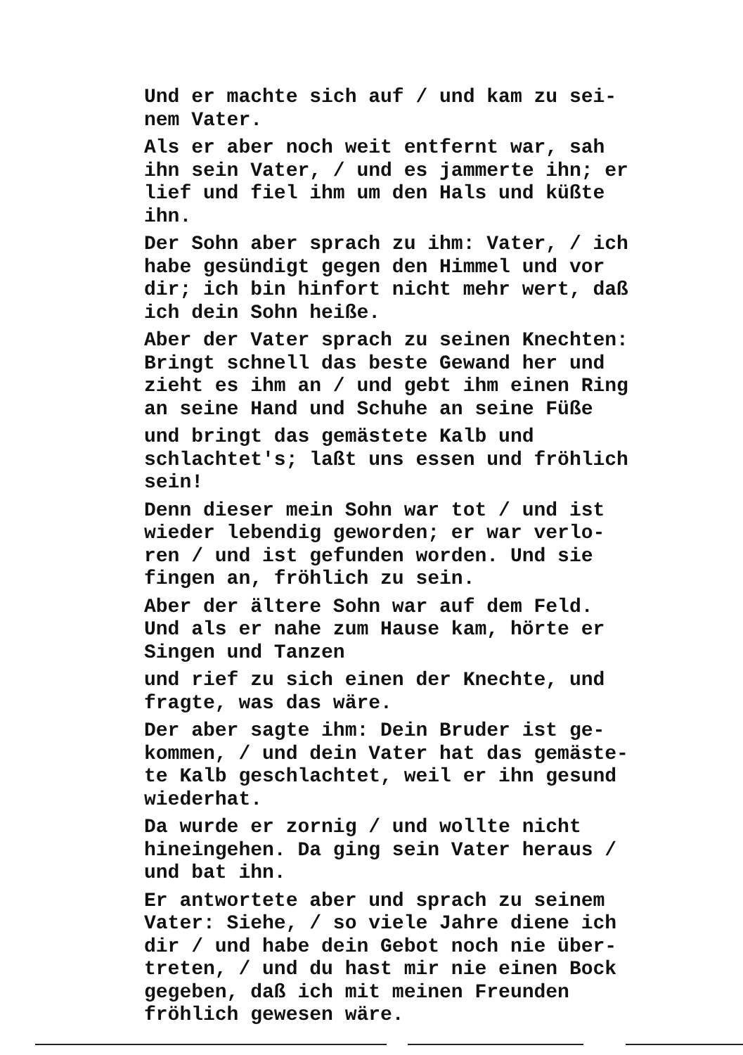Und er machte sich auf / und kam zu sei-
nem Vater.
Als er aber noch weit entfernt war, sah
ihn sein Vater, / und es jammerte ihn; er
lief und fiel ihm um den Hals und küßte
ihn.
Der Sohn aber sprach zu ihm: Vater, / ich
habe gesündigt gegen den Himmel und vor
dir; ich bin hinfort nicht mehr wert, daß
ich dein Sohn heiße.
Aber der Vater sprach zu seinen Knechten:
Bringt schnell das beste Gewand her und
zieht es ihm an / und gebt ihm einen Ring
an seine Hand und Schuhe an seine Füße
und bringt das gemästete Kalb und
schlachtet's; laßt uns essen und fröhlich
sein!
Denn dieser mein Sohn war tot / und ist
wieder lebendig geworden; er war verlo-
ren / und ist gefunden worden. Und sie
fingen an, fröhlich zu sein.
Aber der ältere Sohn war auf dem Feld.
Und als er nahe zum Hause kam, hörte er
Singen und Tanzen
und rief zu sich einen der Knechte, und
fragte, was das wäre.
Der aber sagte ihm: Dein Bruder ist ge-
kommen, / und dein Vater hat das gemäste-
te Kalb geschlachtet, weil er ihn gesund
wiederhat.
Da wurde er zornig / und wollte nicht
hineingehen. Da ging sein Vater heraus /
und bat ihn.
Er antwortete aber und sprach zu seinem
Vater: Siehe, / so viele Jahre diene ich
dir / und habe dein Gebot noch nie über-
treten, / und du hast mir nie einen Bock
gegeben, daß ich mit meinen Freunden
fröhlich gewesen wäre.